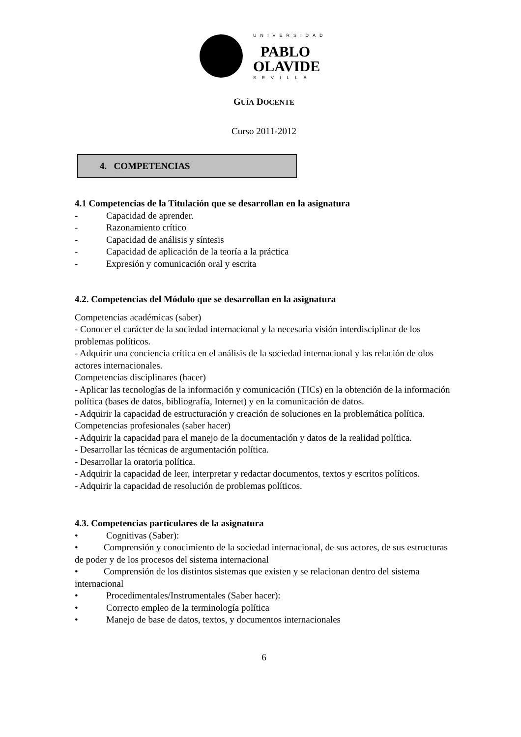UNIVERSIDAD
PABLO
OLAVIDE
SEVILLA
GUÍA DOCENTE
Curso 2011-2012
4. COMPETENCIAS
4.1 Competencias de la Titulación que se desarrollan en la asignatura
- Capacidad de aprender.
- Razonamiento crítico
- Capacidad de análisis y síntesis
- Capacidad de aplicación de la teoría a la práctica
- Expresión y comunicación oral y escrita
4.2. Competencias del Módulo que se desarrollan en la asignatura
Competencias académicas (saber)
- Conocer el carácter de la sociedad internacional y la necesaria visión interdisciplinar de los problemas políticos.
- Adquirir una conciencia crítica en el análisis de la sociedad internacional y las relación de olos actores internacionales.
Competencias disciplinares (hacer)
- Aplicar las tecnologías de la información y comunicación (TICs) en la obtención de la información política (bases de datos, bibliografía, Internet) y en la comunicación de datos.
- Adquirir la capacidad de estructuración y creación de soluciones en la problemática política.
Competencias profesionales (saber hacer)
- Adquirir la capacidad para el manejo de la documentación y datos de la realidad política.
- Desarrollar las técnicas de argumentación política.
- Desarrollar la oratoria política.
- Adquirir la capacidad de leer, interpretar y redactar documentos, textos y escritos políticos.
- Adquirir la capacidad de resolución de problemas políticos.
4.3. Competencias particulares de la asignatura
• Cognitivas (Saber):
• Comprensión y conocimiento de la sociedad internacional, de sus actores, de sus estructuras de poder y de los procesos del sistema internacional
• Comprensión de los distintos sistemas que existen y se relacionan dentro del sistema internacional
• Procedimentales/Instrumentales (Saber hacer):
• Correcto empleo de la terminología política
• Manejo de base de datos, textos, y documentos internacionales
6